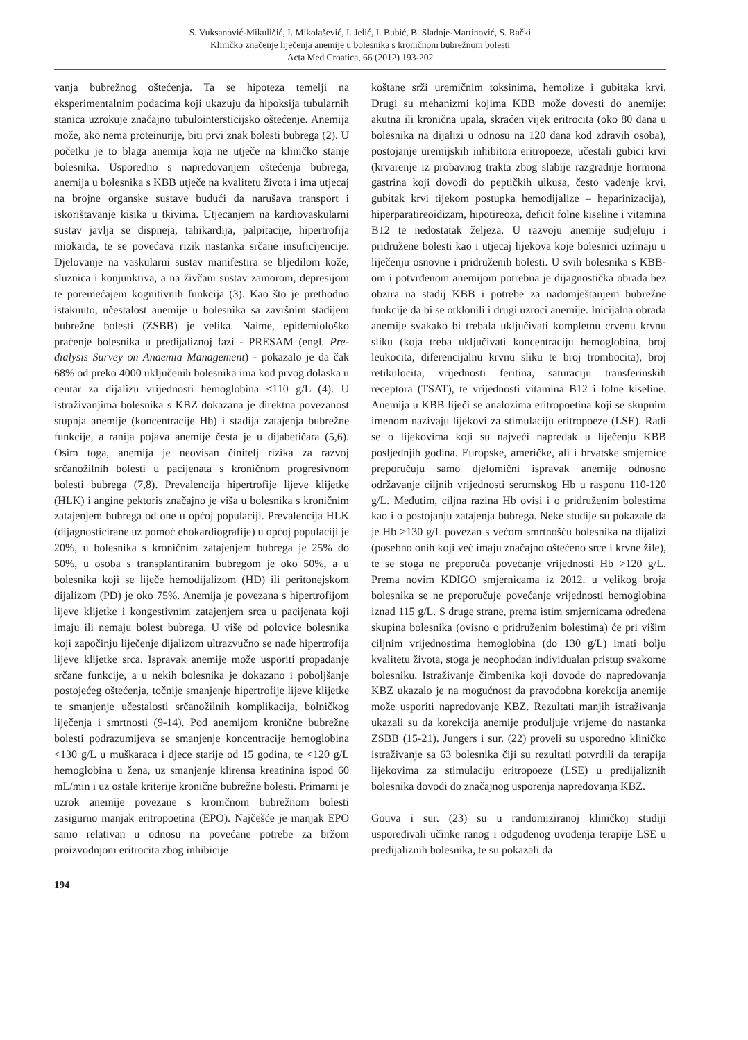S. Vuksanović-Mikuličić, I. Mikolašević, I. Jelić, I. Bubić, B. Sladoje-Martinović, S. Rački
Kliničko značenje liječenja anemije u bolesnika s kroničnom bubrežnom bolesti
Acta Med Croatica, 66 (2012) 193-202
vanja bubrežnog oštećenja. Ta se hipoteza temelji na eksperimentalnim podacima koji ukazuju da hipoksija tubularnih stanica uzrokuje značajno tubulointersticijsko oštećenje. Anemija može, ako nema proteinurije, biti prvi znak bolesti bubrega (2). U početku je to blaga anemija koja ne utječe na kliničko stanje bolesnika. Usporedno s napredovanjem oštećenja bubrega, anemija u bolesnika s KBB utječe na kvalitetu života i ima utjecaj na brojne organske sustave budući da narušava transport i iskorištavanje kisika u tkivima. Utjecanjem na kardiovaskularni sustav javlja se dispneja, tahikardija, palpitacije, hipertrofija miokarda, te se povećava rizik nastanka srčane insuficijencije. Djelovanje na vaskularni sustav manifestira se bljedilom kože, sluznica i konjunktiva, a na živčani sustav zamorom, depresijom te poremećajem kognitivnih funkcija (3). Kao što je prethodno istaknuto, učestalost anemije u bolesnika sa završnim stadijem bubrežne bolesti (ZSBB) je velika. Naime, epidemiološko praćenje bolesnika u predijaliznoj fazi - PRESAM (engl. Pre-dialysis Survey on Anaemia Management) - pokazalo je da čak 68% od preko 4000 uključenih bolesnika ima kod prvog dolaska u centar za dijalizu vrijednosti hemoglobina ≤110 g/L (4). U istraživanjima bolesnika s KBZ dokazana je direktna povezanost stupnja anemije (koncentracije Hb) i stadija zatajenja bubrežne funkcije, a ranija pojava anemije česta je u dijabetičara (5,6). Osim toga, anemija je neovisan činitelj rizika za razvoj srčanožilnih bolesti u pacijenata s kroničnom progresivnom bolesti bubrega (7,8). Prevalencija hipertrofije lijeve klijetke (HLK) i angine pektoris značajno je viša u bolesnika s kroničnim zatajenjem bubrega od one u općoj populaciji. Prevalencija HLK (dijagnosticirane uz pomoć ehokardiografije) u općoj populaciji je 20%, u bolesnika s kroničnim zatajenjem bubrega je 25% do 50%, u osoba s transplantiranim bubregom je oko 50%, a u bolesnika koji se liječe hemodijalizom (HD) ili peritonejskom dijalizom (PD) je oko 75%. Anemija je povezana s hipertrofijom lijeve klijetke i kongestivnim zatajenjem srca u pacijenata koji imaju ili nemaju bolest bubrega. U više od polovice bolesnika koji započinju liječenje dijalizom ultrazvučno se nađe hipertrofija lijeve klijetke srca. Ispravak anemije može usporiti propadanje srčane funkcije, a u nekih bolesnika je dokazano i poboljšanje postojećeg oštećenja, točnije smanjenje hipertrofije lijeve klijetke te smanjenje učestalosti srčanožilnih komplikacija, bolničkog liječenja i smrtnosti (9-14). Pod anemijom kronične bubrežne bolesti podrazumijeva se smanjenje koncentracije hemoglobina <130 g/L u muškaraca i djece starije od 15 godina, te <120 g/L hemoglobina u žena, uz smanjenje klirensa kreatinina ispod 60 mL/min i uz ostale kriterije kronične bubrežne bolesti. Primarni je uzrok anemije povezane s kroničnom bubrežnom bolesti zasigurno manjak eritropoetina (EPO). Najčešće je manjak EPO samo relativan u odnosu na povećane potrebe za bržom proizvodnjom eritrocita zbog inhibicije
194
koštane srži uremičnim toksinima, hemolize i gubitaka krvi. Drugi su mehanizmi kojima KBB može dovesti do anemije: akutna ili kronična upala, skraćen vijek eritrocita (oko 80 dana u bolesnika na dijalizi u odnosu na 120 dana kod zdravih osoba), postojanje uremijskih inhibitora eritropoeze, učestali gubici krvi (krvarenje iz probavnog trakta zbog slabije razgradnje hormona gastrina koji dovodi do peptičkih ulkusa, često vađenje krvi, gubitak krvi tijekom postupka hemodijalize – heparinizacija), hiperparatireoidizam, hipotireoza, deficit folne kiseline i vitamina B12 te nedostatak željeza. U razvoju anemije sudjeluju i pridružene bolesti kao i utjecaj lijekova koje bolesnici uzimaju u liječenju osnovne i pridruženih bolesti. U svih bolesnika s KBB-om i potvrđenom anemijom potrebna je dijagnostička obrada bez obzira na stadij KBB i potrebe za nadomještanjem bubrežne funkcije da bi se otklonili i drugi uzroci anemije. Inicijalna obrada anemije svakako bi trebala uključivati kompletnu crvenu krvnu sliku (koja treba uključivati koncentraciju hemoglobina, broj leukocita, diferencijalnu krvnu sliku te broj trombocita), broj retikulocita, vrijednosti feritina, saturaciju transferinskih receptora (TSAT), te vrijednosti vitamina B12 i folne kiseline. Anemija u KBB liječi se analozima eritropoetina koji se skupnim imenom nazivaju lijekovi za stimulaciju eritropoeze (LSE). Radi se o lijekovima koji su najveći napredak u liječenju KBB posljednjih godina. Europske, američke, ali i hrvatske smjernice preporučuju samo djelomični ispravak anemije odnosno održavanje ciljnih vrijednosti serumskog Hb u rasponu 110-120 g/L. Međutim, ciljna razina Hb ovisi i o pridruženim bolestima kao i o postojanju zatajenja bubrega. Neke studije su pokazale da je Hb >130 g/L povezan s većom smrtnošću bolesnika na dijalizi (posebno onih koji već imaju značajno oštećeno srce i krvne žile), te se stoga ne preporuča povećanje vrijednosti Hb >120 g/L. Prema novim KDIGO smjernicama iz 2012. u velikog broja bolesnika se ne preporučuje povećanje vrijednosti hemoglobina iznad 115 g/L. S druge strane, prema istim smjernicama određena skupina bolesnika (ovisno o pridruženim bolestima) će pri višim ciljnim vrijednostima hemoglobina (do 130 g/L) imati bolju kvalitetu života, stoga je neophodan individualan pristup svakome bolesniku. Istraživanje čimbenika koji dovode do napredovanja KBZ ukazalo je na mogućnost da pravodobna korekcija anemije može usporiti napredovanje KBZ. Rezultati manjih istraživanja ukazali su da korekcija anemije produljuje vrijeme do nastanka ZSBB (15-21). Jungers i sur. (22) proveli su usporedno kliničko istraživanje sa 63 bolesnika čiji su rezultati potvrdili da terapija lijekovima za stimulaciju eritropoeze (LSE) u predijaliznih bolesnika dovodi do značajnog usporenja napredovanja KBZ.
Gouva i sur. (23) su u randomiziranoj kliničkoj studiji uspoređivali učinke ranog i odgođenog uvođenja terapije LSE u predijaliznih bolesnika, te su pokazali da